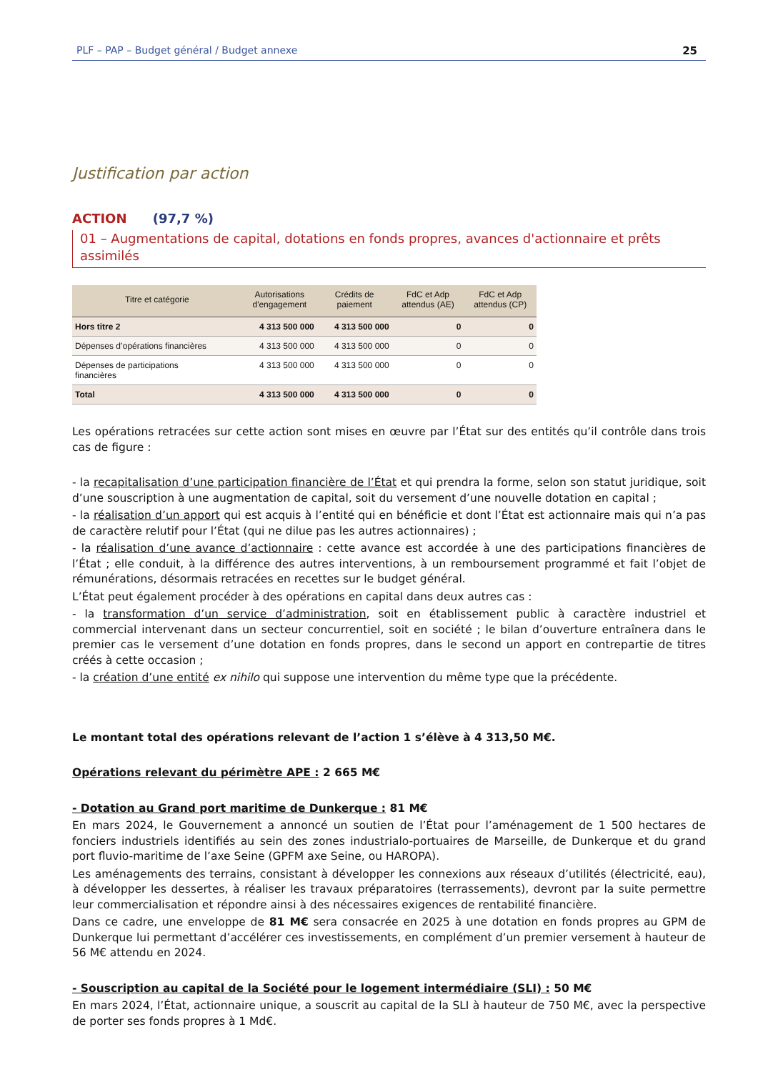PLF – PAP – Budget général / Budget annexe 25
Justification par action
ACTION (97,7 %)
01 – Augmentations de capital, dotations en fonds propres, avances d'actionnaire et prêts assimilés
| Titre et catégorie | Autorisations d'engagement | Crédits de paiement | FdC et Adp attendus (AE) | FdC et Adp attendus (CP) |
| --- | --- | --- | --- | --- |
| Hors titre 2 | 4 313 500 000 | 4 313 500 000 | 0 | 0 |
| Dépenses d’opérations financières | 4 313 500 000 | 4 313 500 000 | 0 | 0 |
| Dépenses de participations financières | 4 313 500 000 | 4 313 500 000 | 0 | 0 |
| Total | 4 313 500 000 | 4 313 500 000 | 0 | 0 |
Les opérations retracées sur cette action sont mises en œuvre par l’État sur des entités qu’il contrôle dans trois cas de figure :
- la recapitalisation d’une participation financière de l’État et qui prendra la forme, selon son statut juridique, soit d’une souscription à une augmentation de capital, soit du versement d’une nouvelle dotation en capital ;
- la réalisation d’un apport qui est acquis à l’entité qui en bénéficie et dont l’État est actionnaire mais qui n’a pas de caractère relutif pour l’État (qui ne dilue pas les autres actionnaires) ;
- la réalisation d’une avance d’actionnaire : cette avance est accordée à une des participations financières de l’État ; elle conduit, à la différence des autres interventions, à un remboursement programmé et fait l’objet de rémunérations, désormais retracées en recettes sur le budget général.
L’État peut également procéder à des opérations en capital dans deux autres cas :
- la transformation d’un service d’administration, soit en établissement public à caractère industriel et commercial intervenant dans un secteur concurrentiel, soit en société ; le bilan d’ouverture entraînera dans le premier cas le versement d’une dotation en fonds propres, dans le second un apport en contrepartie de titres créés à cette occasion ;
- la création d’une entité ex nihilo qui suppose une intervention du même type que la précédente.
Le montant total des opérations relevant de l’action 1 s’élève à 4 313,50 M€.
Opérations relevant du périmètre APE : 2 665 M€
- Dotation au Grand port maritime de Dunkerque : 81 M€
En mars 2024, le Gouvernement a annoncé un soutien de l’État pour l’aménagement de 1 500 hectares de fonciers industriels identifiés au sein des zones industrialo-portuaires de Marseille, de Dunkerque et du grand port fluvio-maritime de l’axe Seine (GPFM axe Seine, ou HAROPA).
Les aménagements des terrains, consistant à développer les connexions aux réseaux d’utilités (électricité, eau), à développer les dessertes, à réaliser les travaux préparatoires (terrassements), devront par la suite permettre leur commercialisation et répondre ainsi à des nécessaires exigences de rentabilité financière.
Dans ce cadre, une enveloppe de 81 M€ sera consacrée en 2025 à une dotation en fonds propres au GPM de Dunkerque lui permettant d’accélérer ces investissements, en complément d’un premier versement à hauteur de 56 M€ attendu en 2024.
- Souscription au capital de la Société pour le logement intermédiaire (SLI) : 50 M€
En mars 2024, l’État, actionnaire unique, a souscrit au capital de la SLI à hauteur de 750 M€, avec la perspective de porter ses fonds propres à 1 Md€.